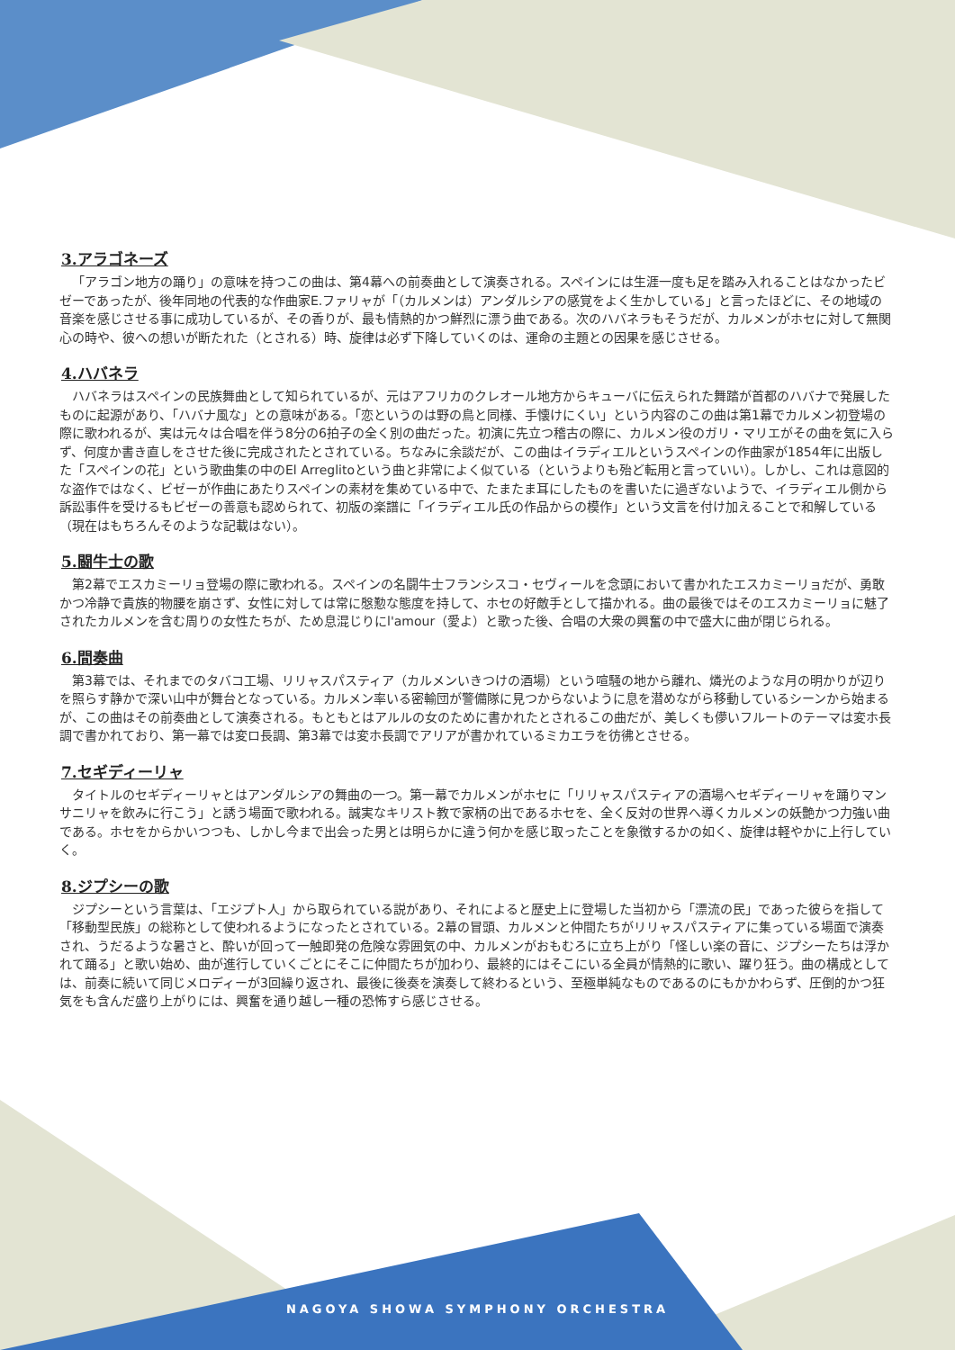3.アラゴネーズ
「アラゴン地方の踊り」の意味を持つこの曲は、第4幕への前奏曲として演奏される。スペインには生涯一度も足を踏み入れることはなかったビゼーであったが、後年同地の代表的な作曲家E.ファリャが「（カルメンは）アンダルシアの感覚をよく生かしている」と言ったほどに、その地域の音楽を感じさせる事に成功しているが、その香りが、最も情熱的かつ鮮烈に漂う曲である。次のハバネラもそうだが、カルメンがホセに対して無関心の時や、彼への想いが断たれた（とされる）時、旋律は必ず下降していくのは、運命の主題との因果を感じさせる。
4.ハバネラ
ハバネラはスペインの民族舞曲として知られているが、元はアフリカのクレオール地方からキューバに伝えられた舞踏が首都のハバナで発展したものに起源があり、「ハバナ風な」との意味がある。「恋というのは野の鳥と同様、手懐けにくい」という内容のこの曲は第1幕でカルメン初登場の際に歌われるが、実は元々は合唱を伴う8分の6拍子の全く別の曲だった。初演に先立つ稽古の際に、カルメン役のガリ・マリエがその曲を気に入らず、何度か書き直しをさせた後に完成されたとされている。ちなみに余談だが、この曲はイラディエルというスペインの作曲家が1854年に出版した「スペインの花」という歌曲集の中のEl Arreglitoという曲と非常によく似ている（というよりも殆ど転用と言っていい）。しかし、これは意図的な盗作ではなく、ビゼーが作曲にあたりスペインの素材を集めている中で、たまたま耳にしたものを書いたに過ぎないようで、イラディエル側から訴訟事件を受けるもビゼーの善意も認められて、初版の楽譜に「イラディエル氏の作品からの模作」という文言を付け加えることで和解している（現在はもちろんそのような記載はない）。
5.闘牛士の歌
第2幕でエスカミーリョ登場の際に歌われる。スペインの名闘牛士フランシスコ・セヴィールを念頭において書かれたエスカミーリョだが、勇敢かつ冷静で貴族的物腰を崩さず、女性に対しては常に慇懃な態度を持して、ホセの好敵手として描かれる。曲の最後ではそのエスカミーリョに魅了されたカルメンを含む周りの女性たちが、ため息混じりにl'amour（愛よ）と歌った後、合唱の大衆の興奮の中で盛大に曲が閉じられる。
6.間奏曲
第3幕では、それまでのタバコ工場、リリャスパスティア（カルメンいきつけの酒場）という喧騒の地から離れ、燐光のような月の明かりが辺りを照らす静かで深い山中が舞台となっている。カルメン率いる密輸団が警備隊に見つからないように息を潜めながら移動しているシーンから始まるが、この曲はその前奏曲として演奏される。もともとはアルルの女のために書かれたとされるこの曲だが、美しくも儚いフルートのテーマは変ホ長調で書かれており、第一幕では変ロ長調、第3幕では変ホ長調でアリアが書かれているミカエラを彷彿とさせる。
7.セギディーリャ
タイトルのセギディーリャとはアンダルシアの舞曲の一つ。第一幕でカルメンがホセに「リリャスパスティアの酒場へセギディーリャを踊りマンサニリャを飲みに行こう」と誘う場面で歌われる。誠実なキリスト教で家柄の出であるホセを、全く反対の世界へ導くカルメンの妖艶かつ力強い曲である。ホセをからかいつつも、しかし今まで出会った男とは明らかに違う何かを感じ取ったことを象徴するかの如く、旋律は軽やかに上行していく。
8.ジプシーの歌
ジプシーという言葉は、「エジプト人」から取られている説があり、それによると歴史上に登場した当初から「漂流の民」であった彼らを指して「移動型民族」の総称として使われるようになったとされている。2幕の冒頭、カルメンと仲間たちがリリャスパスティアに集っている場面で演奏され、うだるような暑さと、酔いが回って一触即発の危険な雰囲気の中、カルメンがおもむろに立ち上がり「怪しい楽の音に、ジプシーたちは浮かれて踊る」と歌い始め、曲が進行していくごとにそこに仲間たちが加わり、最終的にはそこにいる全員が情熱的に歌い、躍り狂う。曲の構成としては、前奏に続いて同じメロディーが3回繰り返され、最後に後奏を演奏して終わるという、至極単純なものであるのにもかかわらず、圧倒的かつ狂気をも含んだ盛り上がりには、興奮を通り越し一種の恐怖すら感じさせる。
NAGOYA SHOWA SYMPHONY ORCHESTRA